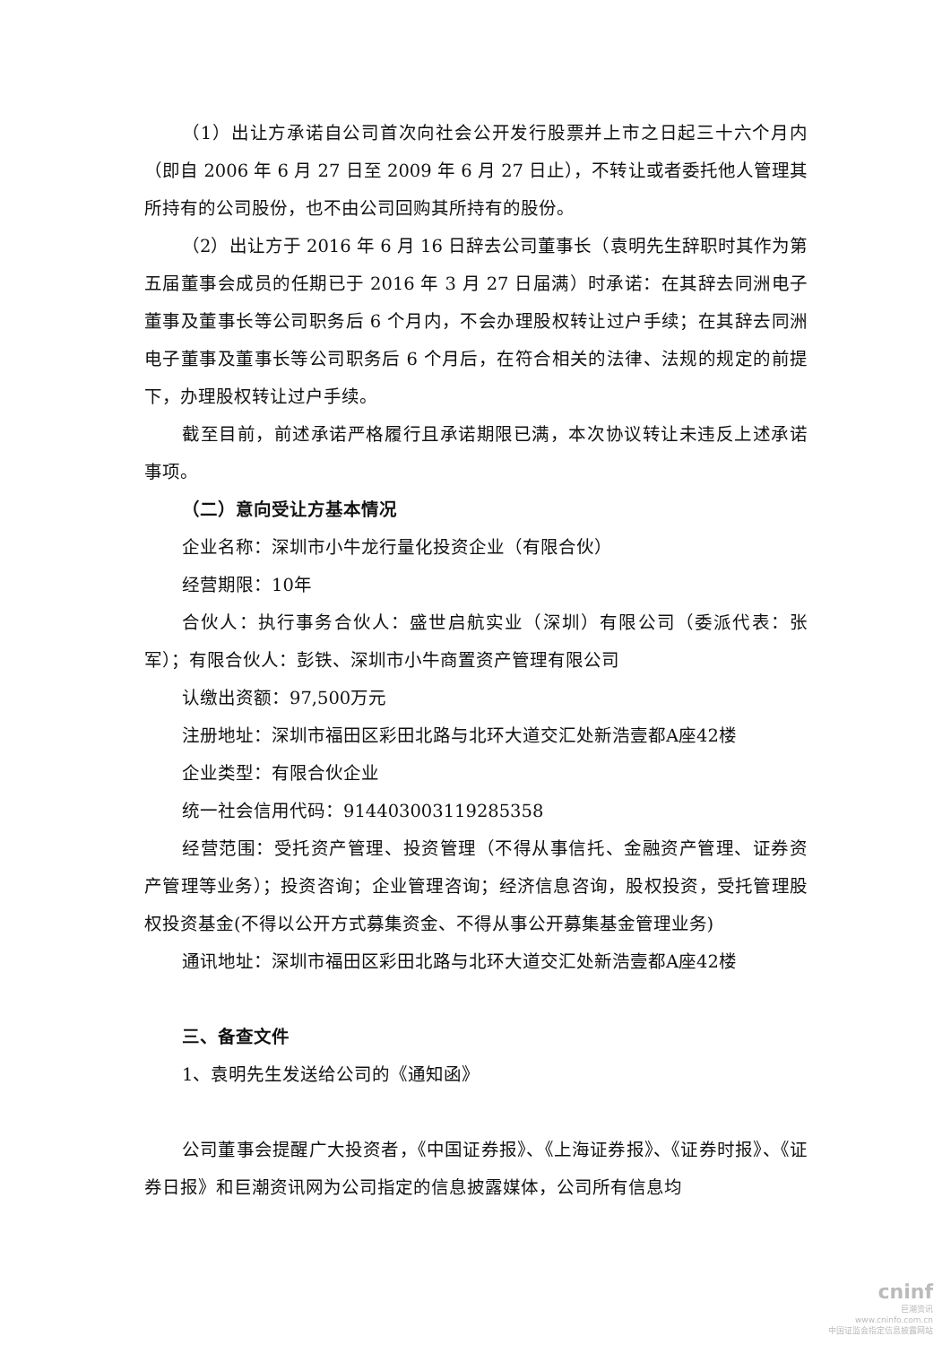（1）出让方承诺自公司首次向社会公开发行股票并上市之日起三十六个月内（即自 2006 年 6 月 27 日至 2009 年 6 月 27 日止），不转让或者委托他人管理其所持有的公司股份，也不由公司回购其所持有的股份。
（2）出让方于 2016 年 6 月 16 日辞去公司董事长（袁明先生辞职时其作为第五届董事会成员的任期已于 2016 年 3 月 27 日届满）时承诺：在其辞去同洲电子董事及董事长等公司职务后 6 个月内，不会办理股权转让过户手续；在其辞去同洲电子董事及董事长等公司职务后 6 个月后，在符合相关的法律、法规的规定的前提下，办理股权转让过户手续。
截至目前，前述承诺严格履行且承诺期限已满，本次协议转让未违反上述承诺事项。
（二）意向受让方基本情况
企业名称：深圳市小牛龙行量化投资企业（有限合伙）
经营期限：10年
合伙人：执行事务合伙人：盛世启航实业（深圳）有限公司（委派代表：张军）；有限合伙人：彭铁、深圳市小牛商置资产管理有限公司
认缴出资额：97,500万元
注册地址：深圳市福田区彩田北路与北环大道交汇处新浩壹都A座42楼
企业类型：有限合伙企业
统一社会信用代码：914403003119285358
经营范围：受托资产管理、投资管理（不得从事信托、金融资产管理、证券资产管理等业务）；投资咨询；企业管理咨询；经济信息咨询，股权投资，受托管理股权投资基金(不得以公开方式募集资金、不得从事公开募集基金管理业务)
通讯地址：深圳市福田区彩田北路与北环大道交汇处新浩壹都A座42楼
三、备查文件
1、袁明先生发送给公司的《通知函》
公司董事会提醒广大投资者，《中国证券报》、《上海证券报》、《证券时报》、《证券日报》和巨潮资讯网为公司指定的信息披露媒体，公司所有信息均
cninf
巨潮资讯
www.cninfo.com.cn
中国证监会指定信息披露网站